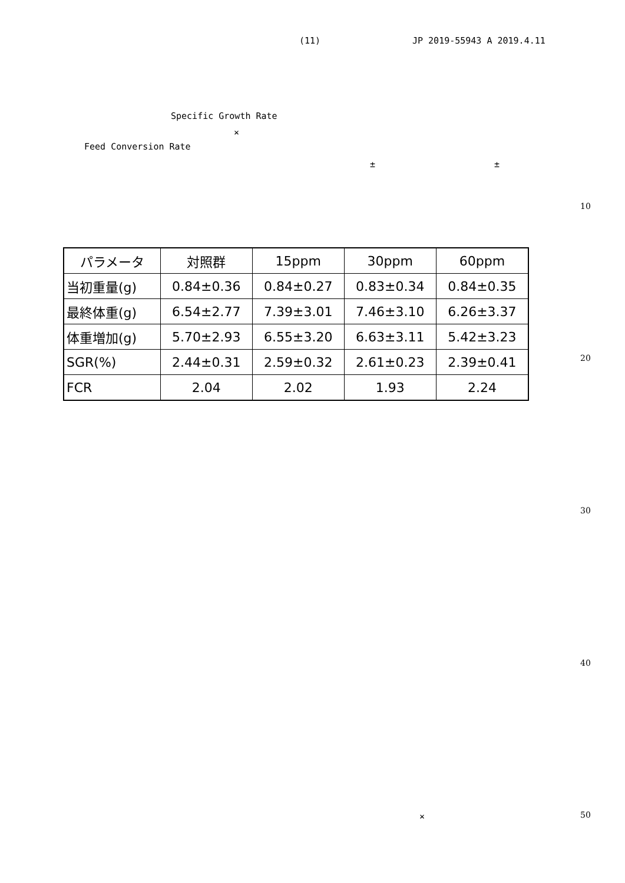(11) JP 2019-55943 A 2019.4.11
Specific Growth Rate
×
Feed Conversion Rate
± ±
10
| パラメータ | 対照群 | 15ppm | 30ppm | 60ppm |
| --- | --- | --- | --- | --- |
| 当初重量(g) | 0.84±0.36 | 0.84±0.27 | 0.83±0.34 | 0.84±0.35 |
| 最終体重(g) | 6.54±2.77 | 7.39±3.01 | 7.46±3.10 | 6.26±3.37 |
| 体重増加(g) | 5.70±2.93 | 6.55±3.20 | 6.63±3.11 | 5.42±3.23 |
| SGR(%) | 2.44±0.31 | 2.59±0.32 | 2.61±0.23 | 2.39±0.41 |
| FCR | 2.04 | 2.02 | 1.93 | 2.24 |
20
30
40
× 50